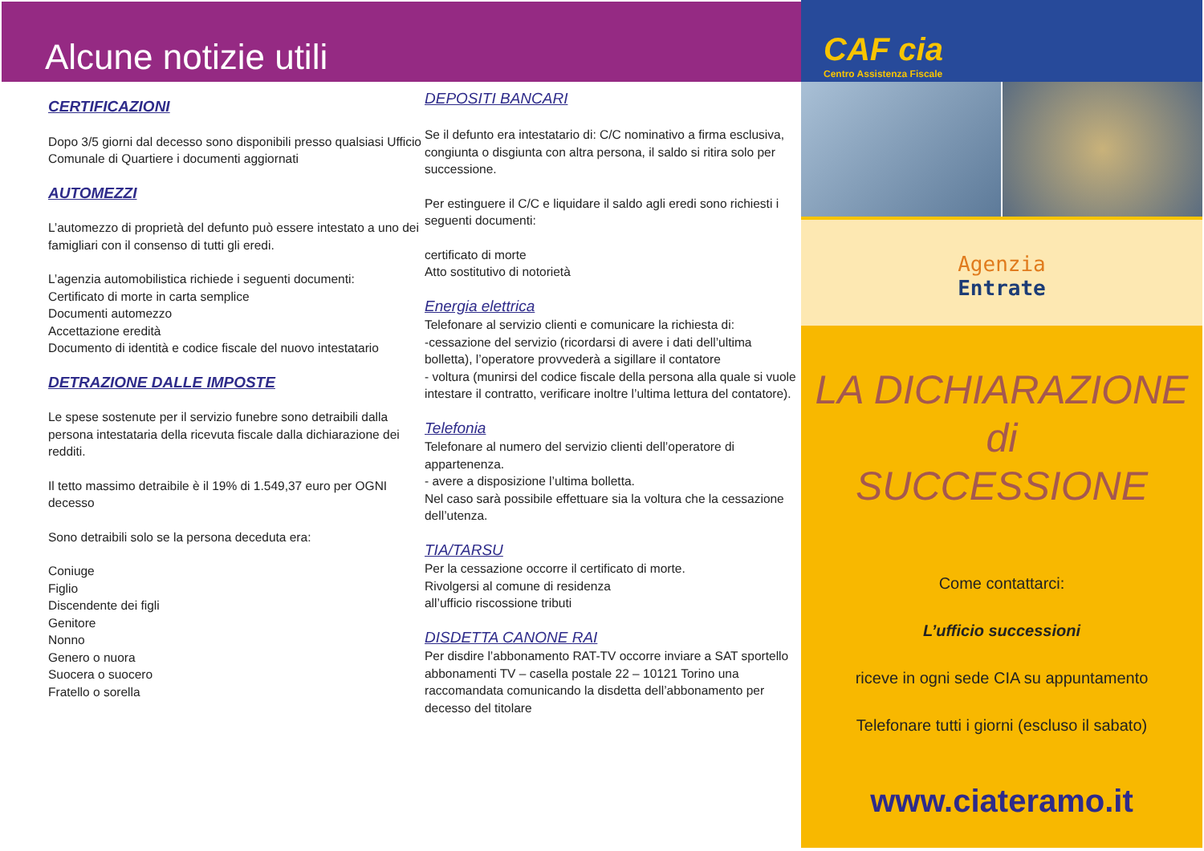Alcune notizie utili
CERTIFICAZIONI
Dopo 3/5 giorni dal decesso sono disponibili presso qualsiasi Ufficio Comunale di Quartiere i documenti aggiornati
AUTOMEZZI
L’automezzo di proprietà del defunto può essere intestato a uno dei famigliari con il consenso di tutti gli eredi.
L’agenzia automobilistica richiede i seguenti documenti:
Certificato di morte in carta semplice
Documenti automezzo
Accettazione eredità
Documento di identità e codice fiscale del nuovo intestatario
DETRAZIONE DALLE IMPOSTE
Le spese sostenute per il servizio funebre sono detraibili dalla persona intestataria della ricevuta fiscale dalla dichiarazione dei redditi.
Il tetto massimo detraibile è il 19% di 1.549,37 euro per OGNI decesso
Sono detraibili solo se la persona deceduta era:
Coniuge
Figlio
Discendente dei figli
Genitore
Nonno
Genero o nuora
Suocera o suocero
Fratello o sorella
DEPOSITI BANCARI
Se il defunto era intestatario di: C/C nominativo a firma esclusiva, congiunta o disgiunta con altra persona, il saldo si ritira solo per successione.
Per estinguere il C/C e liquidare il saldo agli eredi sono richiesti i seguenti documenti:
certificato di morte
Atto sostitutivo di notorietà
Energia elettrica
Telefonare al servizio clienti e comunicare la richiesta di:
-cessazione del servizio (ricordarsi di avere i dati dell’ultima bolletta), l’operatore provvederà a sigillare il contatore
- voltura (munirsi del codice fiscale della persona alla quale si vuole intestare il contratto, verificare inoltre l’ultima lettura del contatore).
Telefonia
Telefonare al numero del servizio clienti dell’operatore di appartenenza.
- avere a disposizione l’ultima bolletta.
Nel caso sarà possibile effettuare sia la voltura che la cessazione dell’utenza.
TIA/TARSU
Per la cessazione occorre il certificato di morte.
Rivolgersi al comune di residenza
all’ufficio riscossione tributi
DISDETTA CANONE RAI
Per disdire l’abbonamento RAT-TV occorre inviare a SAT sportello abbonamenti TV – casella postale 22 – 10121 Torino una raccomandata comunicando la disdetta dell’abbonamento per decesso del titolare
CAF cia
Centro Assistenza Fiscale
Agenzia
Entrate
LA DICHIARAZIONE
di
SUCCESSIONE
Come contattarci:
L’ufficio successioni
riceve in ogni sede CIA su appuntamento
Telefonare tutti i giorni (escluso il sabato)
www.ciateramo.it